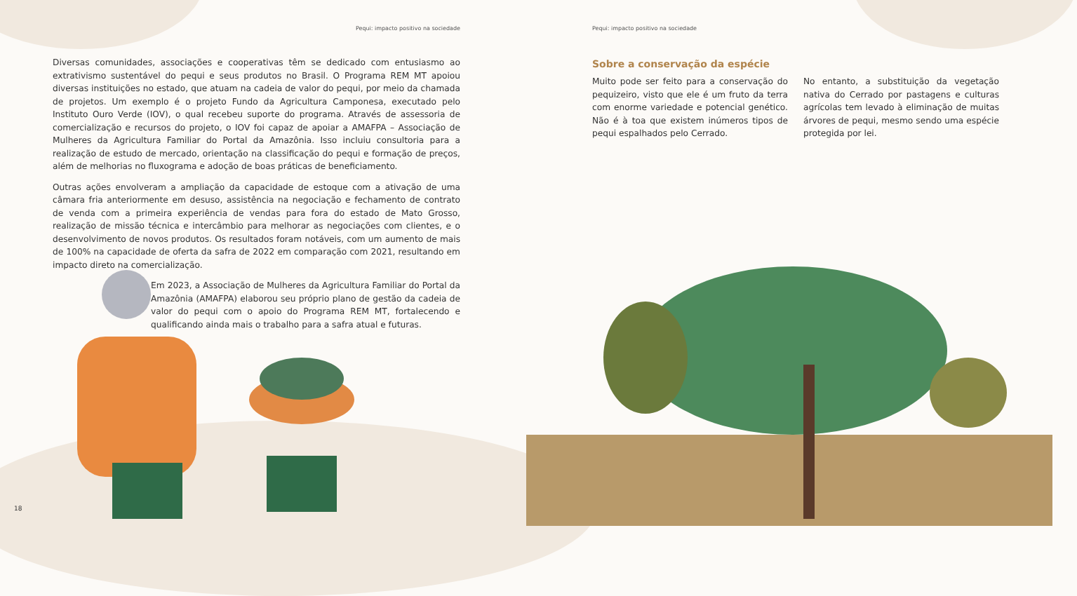Pequi: impacto positivo na sociedade
Diversas comunidades, associações e cooperativas têm se dedicado com entusiasmo ao extrativismo sustentável do pequi e seus produtos no Brasil. O Programa REM MT apoiou diversas instituições no estado, que atuam na cadeia de valor do pequi, por meio da chamada de projetos. Um exemplo é o projeto Fundo da Agricultura Camponesa, executado pelo Instituto Ouro Verde (IOV), o qual recebeu suporte do programa. Através de assessoria de comercialização e recursos do projeto, o IOV foi capaz de apoiar a AMAFPA – Associação de Mulheres da Agricultura Familiar do Portal da Amazônia. Isso incluiu consultoria para a realização de estudo de mercado, orientação na classificação do pequi e formação de preços, além de melhorias no fluxograma e adoção de boas práticas de beneficiamento.
Outras ações envolveram a ampliação da capacidade de estoque com a ativação de uma câmara fria anteriormente em desuso, assistência na negociação e fechamento de contrato de venda com a primeira experiência de vendas para fora do estado de Mato Grosso, realização de missão técnica e intercâmbio para melhorar as negociações com clientes, e o desenvolvimento de novos produtos. Os resultados foram notáveis, com um aumento de mais de 100% na capacidade de oferta da safra de 2022 em comparação com 2021, resultando em impacto direto na comercialização.
Em 2023, a Associação de Mulheres da Agricultura Familiar do Portal da Amazônia (AMAFPA) elaborou seu próprio plano de gestão da cadeia de valor do pequi com o apoio do Programa REM MT, fortalecendo e qualificando ainda mais o trabalho para a safra atual e futuras.
18
Pequi: impacto positivo na sociedade
Sobre a conservação da espécie
Muito pode ser feito para a conservação do pequizeiro, visto que ele é um fruto da terra com enorme variedade e potencial genético. Não é à toa que existem inúmeros tipos de pequi espalhados pelo Cerrado.
No entanto, a substituição da vegetação nativa do Cerrado por pastagens e culturas agrícolas tem levado à eliminação de muitas árvores de pequi, mesmo sendo uma espécie protegida por lei.